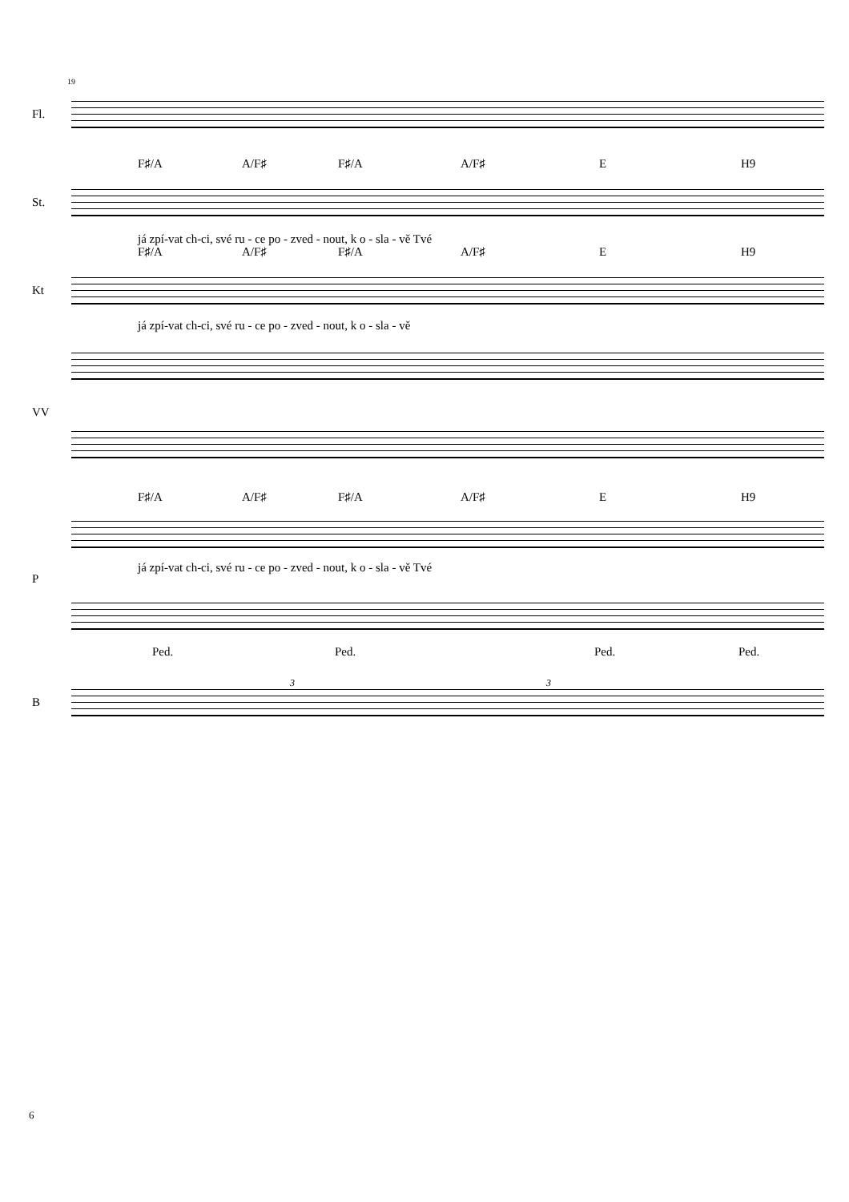19
Fl.
F♯/A A/F♯ F♯/A A/F♯ E H9
St.
já zpí-vat ch-ci, své ru - ce po - zved - nout, k o - sla - vě Tvé
F♯/A A/F♯ F♯/A A/F♯ E H9
Kt
já zpí-vat ch-ci, své ru - ce po - zved - nout, k o - sla - vě
VV
F♯/A A/F♯ F♯/A A/F♯ E H9
P
já zpí-vat ch-ci, své ru - ce po - zved - nout, k o - sla - vě Tvé
Ped. Ped. Ped. Ped.
3 3
B
6